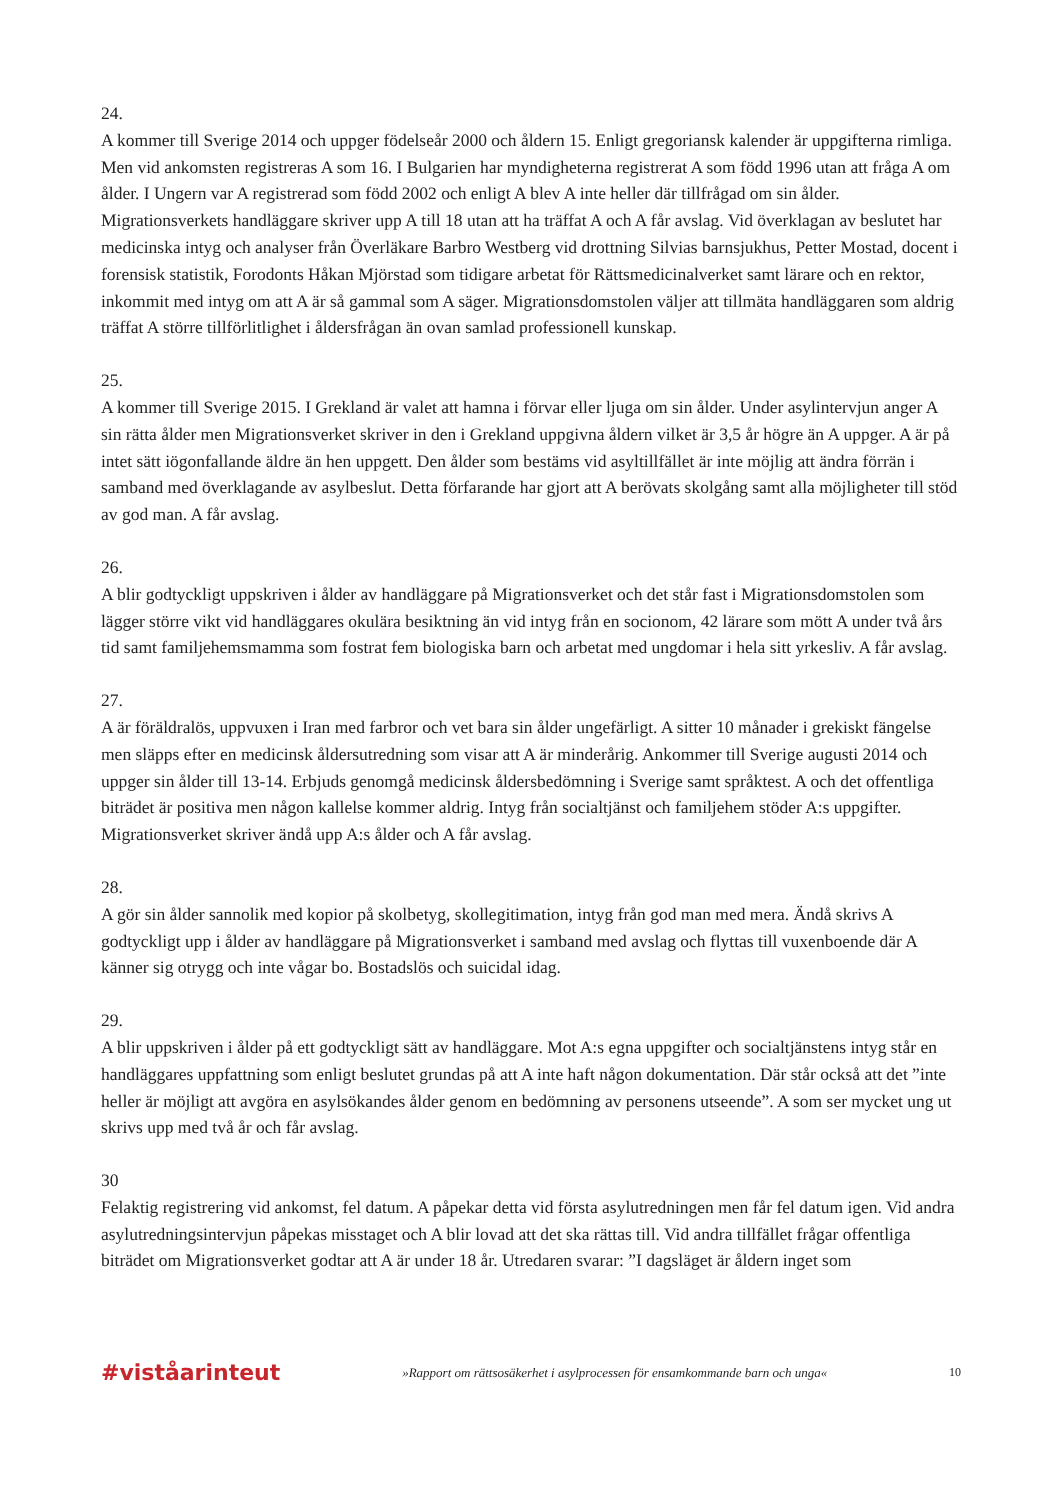24.
A kommer till Sverige 2014 och uppger födelseår 2000 och åldern 15. Enligt gregoriansk kalender är uppgifterna rimliga. Men vid ankomsten registreras A som 16. I Bulgarien har myndigheterna registrerat A som född 1996 utan att fråga A om ålder. I Ungern var A registrerad som född 2002 och enligt A blev A inte heller där tillfrågad om sin ålder. Migrationsverkets handläggare skriver upp A till 18 utan att ha träffat A och A får avslag. Vid överklagan av beslutet har medicinska intyg och analyser från Överläkare Barbro Westberg vid drottning Silvias barnsjukhus, Petter Mostad, docent i forensisk statistik, Forodonts Håkan Mjörstad som tidigare arbetat för Rättsmedicinalverket samt lärare och en rektor, inkommit med intyg om att A är så gammal som A säger. Migrationsdomstolen väljer att tillmäta handläggaren som aldrig träffat A större tillförlitlighet i åldersfrågan än ovan samlad professionell kunskap.
25.
A kommer till Sverige 2015. I Grekland är valet att hamna i förvar eller ljuga om sin ålder. Under asylintervjun anger A sin rätta ålder men Migrationsverket skriver in den i Grekland uppgivna åldern vilket är 3,5 år högre än A uppger. A är på intet sätt iögonfallande äldre än hen uppgett. Den ålder som bestäms vid asyltillfället är inte möjlig att ändra förrän i samband med överklagande av asylbeslut. Detta förfarande har gjort att A berövats skolgång samt alla möjligheter till stöd av god man. A får avslag.
26.
A blir godtyckligt uppskriven i ålder av handläggare på Migrationsverket och det står fast i Migrationsdomstolen som lägger större vikt vid handläggares okulära besiktning än vid intyg från en socionom, 42 lärare som mött A under två års tid samt familjehemsmamma som fostrat fem biologiska barn och arbetat med ungdomar i hela sitt yrkesliv. A får avslag.
27.
A är föräldralös, uppvuxen i Iran med farbror och vet bara sin ålder ungefärligt. A sitter 10 månader i grekiskt fängelse men släpps efter en medicinsk åldersutredning som visar att A är minderårig. Ankommer till Sverige augusti 2014 och uppger sin ålder till 13-14. Erbjuds genomgå medicinsk åldersbedömning i Sverige samt språktest. A och det offentliga biträdet är positiva men någon kallelse kommer aldrig. Intyg från socialtjänst och familjehem stöder A:s uppgifter. Migrationsverket skriver ändå upp A:s ålder och A får avslag.
28.
A gör sin ålder sannolik med kopior på skolbetyg, skollegitimation, intyg från god man med mera. Ändå skrivs A godtyckligt upp i ålder av handläggare på Migrationsverket i samband med avslag och flyttas till vuxenboende där A känner sig otrygg och inte vågar bo. Bostadslös och suicidal idag.
29.
A blir uppskriven i ålder på ett godtyckligt sätt av handläggare. Mot A:s egna uppgifter och socialtjänstens intyg står en handläggares uppfattning som enligt beslutet grundas på att A inte haft någon dokumentation. Där står också att det ”inte heller är möjligt att avgöra en asylsökandes ålder genom en bedömning av personens utseende”. A som ser mycket ung ut skrivs upp med två år och får avslag.
30
Felaktig registrering vid ankomst, fel datum. A påpekar detta vid första asylutredningen men får fel datum igen. Vid andra asylutredningsintervjun påpekas misstaget och A blir lovad att det ska rättas till. Vid andra tillfället frågar offentliga biträdet om Migrationsverket godtar att A är under 18 år. Utredaren svarar: ”I dagsläget är åldern inget som
#viståarinteut »Rapport om rättsosäkerhet i asylprocessen för ensamkommande barn och unga« 10